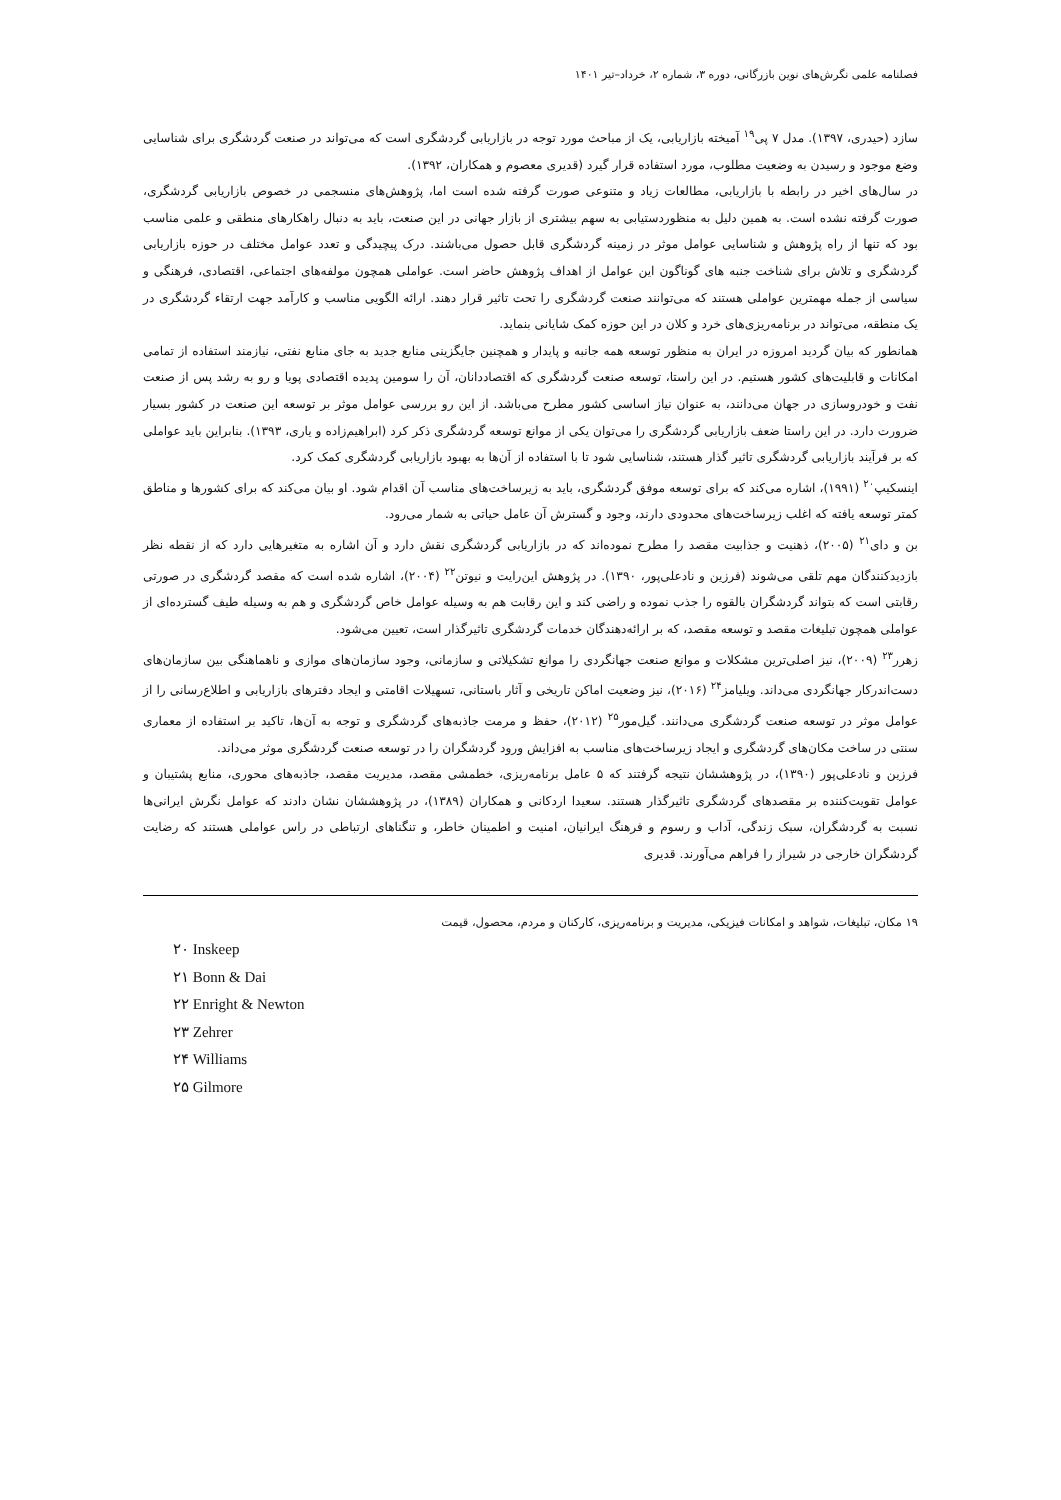فصلنامه علمی نگرش‌های نوین بازرگانی، دوره ۳، شماره ۲، خرداد–تیر ۱۴۰۱
سازد (حیدری، ۱۳۹۷). مدل ۷ پی<sup>۱۹</sup> آمیخته بازاریابی، یک از مباحث مورد توجه در بازاریابی گردشگری است که می‌تواند در صنعت گردشگری برای شناسایی وضع موجود و رسیدن به وضعیت مطلوب، مورد استفاده قرار گیرد (قدیری معصوم و همکاران، ۱۳۹۲).
در سال‌های اخیر در رابطه با بازاریابی، مطالعات زیاد و متنوعی صورت گرفته شده است اما، پژوهش‌های منسجمی در خصوص بازاریابی گردشگری، صورت گرفته نشده است. به همین دلیل به منظوردستیابی به سهم بیشتری از بازار جهانی در این صنعت، باید به دنبال راهکارهای منطقی و علمی مناسب بود که تنها از راه پژوهش و شناسایی عوامل موثر در زمینه گردشگری قابل حصول می‌باشند. درک پیچیدگی و تعدد عوامل مختلف در حوزه بازاریابی گردشگری و تلاش برای شناخت جنبه های گوناگون این عوامل از اهداف پژوهش حاضر است. عواملی همچون مولفه‌های اجتماعی، اقتصادی، فرهنگی و سیاسی از جمله مهمترین عواملی هستند که می‌توانند صنعت گردشگری را تحت تاثیر قرار دهند. ارائه الگویی مناسب و کارآمد جهت ارتقاء گردشگری در یک منطقه، می‌تواند در برنامه‌ریزی‌های خرد و کلان در این حوزه کمک شایانی بنماید.
همانطور که بیان گردید امروزه در ایران به منظور توسعه همه جانبه و پایدار و همچنین جایگزینی منابع جدید به جای منابع نفتی، نیازمند استفاده از تمامی امکانات و قابلیت‌های کشور هستیم. در این راستا، توسعه صنعت گردشگری که اقتصاددانان، آن را سومین پدیده اقتصادی پویا و رو به رشد پس از صنعت نفت و خودروسازی در جهان می‌دانند، به عنوان نیاز اساسی کشور مطرح می‌باشد. از این رو بررسی عوامل موثر بر توسعه این صنعت در کشور بسیار ضرورت دارد. در این راستا ضعف بازاریابی گردشگری را می‌توان یکی از موانع توسعه گردشگری ذکر کرد (ابراهیم‌زاده و یاری، ۱۳۹۳). بنابراین باید عواملی که بر فرآیند بازاریابی گردشگری تاثیر گذار هستند، شناسایی شود تا با استفاده از آن‌ها به بهبود بازاریابی گردشگری کمک کرد.
اینسکیپ<sup>۲۰</sup> (۱۹۹۱)، اشاره می‌کند که برای توسعه موفق گردشگری، باید به زیرساخت‌های مناسب آن اقدام شود. او بیان می‌کند که برای کشورها و مناطق کمتر توسعه یافته که اغلب زیرساخت‌های محدودی دارند، وجود و گسترش آن عامل حیاتی به شمار می‌رود.
بن و دای<sup>۲۱</sup> (۲۰۰۵)، ذهنیت و جذابیت مقصد را مطرح نموده‌اند که در بازاریابی گردشگری نقش دارد و آن اشاره به متغیرهایی دارد که از نقطه نظر بازدیدکنندگان مهم تلقی می‌شوند (فرزین و نادعلی‌پور، ۱۳۹۰). در پژوهش این‌رایت و نیوتن<sup>۲۲</sup> (۲۰۰۴)، اشاره شده است که مقصد گردشگری در صورتی رقابتی است که بتواند گردشگران بالقوه را جذب نموده و راضی کند و این رقابت هم به وسیله عوامل خاص گردشگری و هم به وسیله طیف گسترده‌ای از عواملی همچون تبلیغات مقصد و توسعه مقصد، که بر ارائه‌دهندگان خدمات گردشگری تاثیرگذار است، تعیین می‌شود.
زهرر<sup>۲۳</sup> (۲۰۰۹)، نیز اصلی‌ترین مشکلات و موانع صنعت جهانگردی را موانع تشکیلاتی و سازمانی، وجود سازمان‌های موازی و ناهماهنگی بین سازمان‌های دست‌اندرکار جهانگردی می‌داند. ویلیامز<sup>۲۴</sup> (۲۰۱۶)، نیز وضعیت اماکن تاریخی و آثار باستانی، تسهیلات اقامتی و ایجاد دفترهای بازاریابی و اطلاع‌رسانی را از عوامل موثر در توسعه صنعت گردشگری می‌دانند. گیل‌مور<sup>۲۵</sup> (۲۰۱۲)، حفظ و مرمت جاذبه‌های گردشگری و توجه به آن‌ها، تاکید بر استفاده از معماری سنتی در ساخت مکان‌های گردشگری و ایجاد زیرساخت‌های مناسب به افزایش ورود گردشگران را در توسعه صنعت گردشگری موثر می‌داند.
فرزین و نادعلی‌پور (۱۳۹۰)، در پژوهششان نتیجه گرفتند که ۵ عامل برنامه‌ریزی، خطمشی مقصد، مدیریت مقصد، جاذبه‌های محوری، منابع پشتیبان و عوامل تقویت‌کننده بر مقصدهای گردشگری تاثیرگذار هستند. سعیدا اردکانی و همکاران (۱۳۸۹)، در پژوهششان نشان دادند که عوامل نگرش ایرانی‌ها نسبت به گردشگران، سبک زندگی، آداب و رسوم و فرهنگ ایرانیان، امنیت و اطمینان خاطر، و تنگناهای ارتباطی در راس عواملی هستند که رضایت گردشگران خارجی در شیراز را فراهم می‌آورند. قدیری
۱۹ مکان، تبلیغات، شواهد و امکانات فیزیکی، مدیریت و برنامه‌ریزی، کارکنان و مردم، محصول، قیمت
۲۰ Inskeep
۲۱ Bonn & Dai
۲۲ Enright & Newton
۲۳ Zehrer
۲۴ Williams
۲۵ Gilmore